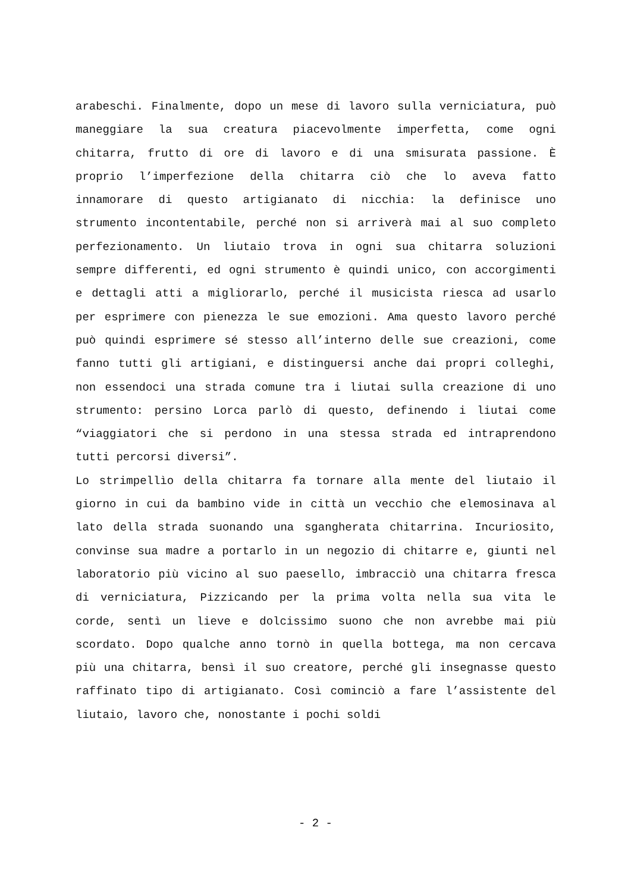arabeschi. Finalmente, dopo un mese di lavoro sulla verniciatura, può maneggiare la sua creatura piacevolmente imperfetta, come ogni chitarra, frutto di ore di lavoro e di una smisurata passione. È proprio l’imperfezione della chitarra ciò che lo aveva fatto innamorare di questo artigianato di nicchia: la definisce uno strumento incontentabile, perché non si arriverà mai al suo completo perfezionamento. Un liutaio trova in ogni sua chitarra soluzioni sempre differenti, ed ogni strumento è quindi unico, con accorgimenti e dettagli atti a migliorarlo, perché il musicista riesca ad usarlo per esprimere con pienezza le sue emozioni. Ama questo lavoro perché può quindi esprimere sé stesso all’interno delle sue creazioni, come fanno tutti gli artigiani, e distinguersi anche dai propri colleghi, non essendoci una strada comune tra i liutai sulla creazione di uno strumento: persino Lorca parlò di questo, definendo i liutai come “viaggiatori che si perdono in una stessa strada ed intraprendono tutti percorsi diversi”.
Lo strimpellìo della chitarra fa tornare alla mente del liutaio il giorno in cui da bambino vide in città un vecchio che elemosinava al lato della strada suonando una sgangherata chitarrina. Incuriosito, convinse sua madre a portarlo in un negozio di chitarre e, giunti nel laboratorio più vicino al suo paesello, imbracciò una chitarra fresca di verniciatura, Pizzicando per la prima volta nella sua vita le corde, sentì un lieve e dolcissimo suono che non avrebbe mai più scordato. Dopo qualche anno tornò in quella bottega, ma non cercava più una chitarra, bensì il suo creatore, perché gli insegnasse questo raffinato tipo di artigianato. Così cominciò a fare l’assistente del liutaio, lavoro che, nonostante i pochi soldi
- 2 -